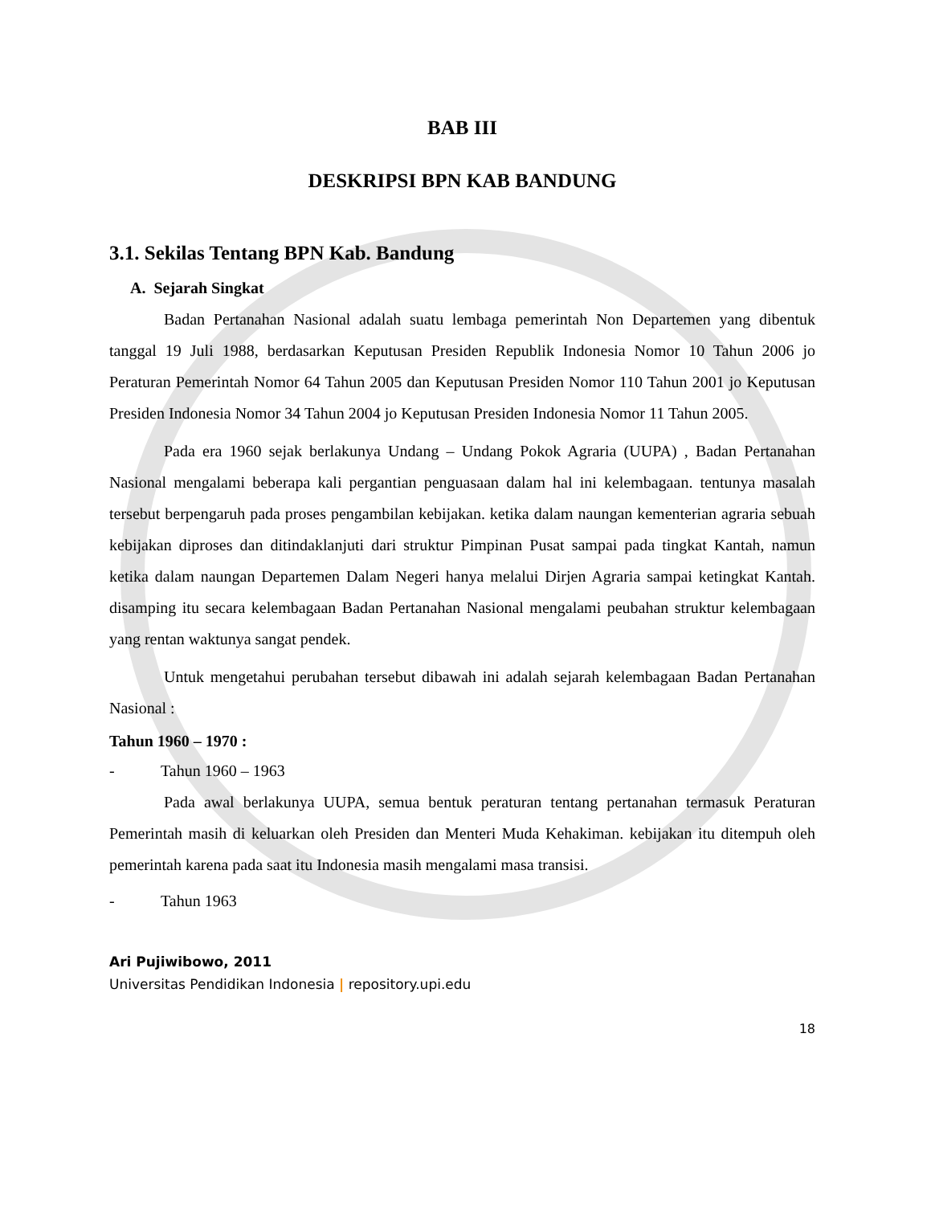BAB III
DESKRIPSI BPN KAB BANDUNG
3.1. Sekilas Tentang BPN Kab. Bandung
A. Sejarah Singkat
Badan Pertanahan Nasional adalah suatu lembaga pemerintah Non Departemen yang dibentuk tanggal 19 Juli 1988, berdasarkan Keputusan Presiden Republik Indonesia Nomor 10 Tahun 2006 jo Peraturan Pemerintah Nomor 64 Tahun 2005 dan Keputusan Presiden Nomor 110 Tahun 2001 jo Keputusan Presiden Indonesia Nomor 34 Tahun 2004 jo Keputusan Presiden Indonesia Nomor 11 Tahun 2005.
Pada era 1960 sejak berlakunya Undang – Undang Pokok Agraria (UUPA) , Badan Pertanahan Nasional mengalami beberapa kali pergantian penguasaan dalam hal ini kelembagaan. tentunya masalah tersebut berpengaruh pada proses pengambilan kebijakan. ketika dalam naungan kementerian agraria sebuah kebijakan diproses dan ditindaklanjuti dari struktur Pimpinan Pusat sampai pada tingkat Kantah, namun ketika dalam naungan Departemen Dalam Negeri hanya melalui Dirjen Agraria sampai ketingkat Kantah. disamping itu secara kelembagaan Badan Pertanahan Nasional mengalami peubahan struktur kelembagaan yang rentan waktunya sangat pendek.
Untuk mengetahui perubahan tersebut dibawah ini adalah sejarah kelembagaan Badan Pertanahan Nasional :
Tahun 1960 – 1970 :
- Tahun 1960 – 1963
Pada awal berlakunya UUPA, semua bentuk peraturan tentang pertanahan termasuk Peraturan Pemerintah masih di keluarkan oleh Presiden dan Menteri Muda Kehakiman. kebijakan itu ditempuh oleh pemerintah karena pada saat itu Indonesia masih mengalami masa transisi.
- Tahun 1963
Ari Pujiwibowo, 2011
Universitas Pendidikan Indonesia | repository.upi.edu
18